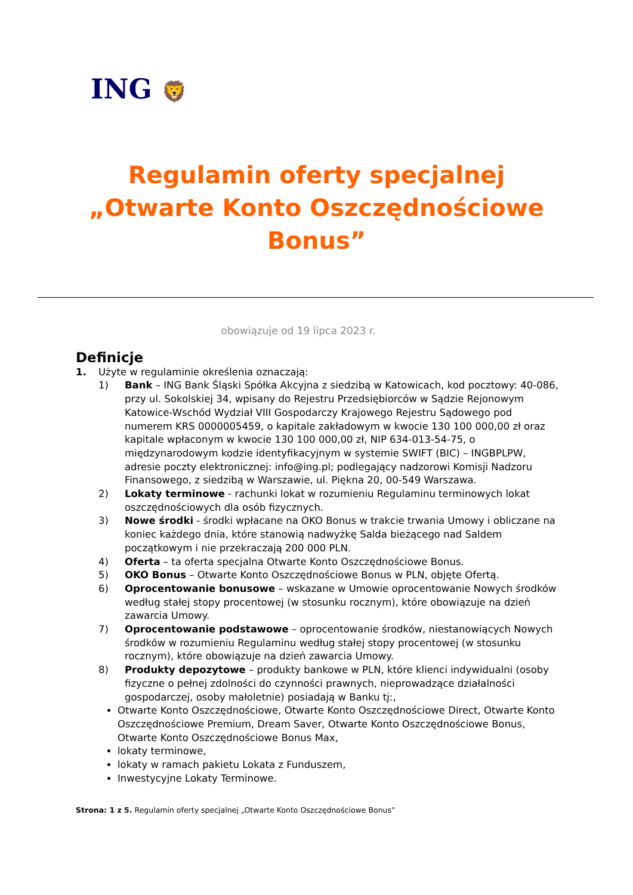ING 🦁
Regulamin oferty specjalnej
„Otwarte Konto Oszczędnościowe
Bonus”
obowiązuje od 19 lipca 2023 r.
Definicje
1. Użyte w regulaminie określenia oznaczają:
1) Bank – ING Bank Śląski Spółka Akcyjna z siedzibą w Katowicach, kod pocztowy: 40-086, przy ul. Sokolskiej 34, wpisany do Rejestru Przedsiębiorców w Sądzie Rejonowym Katowice-Wschód Wydział VIII Gospodarczy Krajowego Rejestru Sądowego pod numerem KRS 0000005459, o kapitale zakładowym w kwocie 130 100 000,00 zł oraz kapitale wpłaconym w kwocie 130 100 000,00 zł, NIP 634-013-54-75, o międzynarodowym kodzie identyfikacyjnym w systemie SWIFT (BIC) – INGBPLPW, adresie poczty elektronicznej: info@ing.pl; podlegający nadzorowi Komisji Nadzoru Finansowego, z siedzibą w Warszawie, ul. Piękna 20, 00-549 Warszawa.
2) Lokaty terminowe - rachunki lokat w rozumieniu Regulaminu terminowych lokat oszczędnościowych dla osób fizycznych.
3) Nowe środki - środki wpłacane na OKO Bonus w trakcie trwania Umowy i obliczane na koniec każdego dnia, które stanowią nadwyżkę Salda bieżącego nad Saldem początkowym i nie przekraczają 200 000 PLN.
4) Oferta – ta oferta specjalna Otwarte Konto Oszczędnościowe Bonus.
5) OKO Bonus – Otwarte Konto Oszczędnościowe Bonus w PLN, objęte Ofertą.
6) Oprocentowanie bonusowe – wskazane w Umowie oprocentowanie Nowych środków według stałej stopy procentowej (w stosunku rocznym), które obowiązuje na dzień zawarcia Umowy.
7) Oprocentowanie podstawowe – oprocentowanie środków, niestanowiących Nowych środków w rozumieniu Regulaminu według stałej stopy procentowej (w stosunku rocznym), które obowiązuje na dzień zawarcia Umowy.
8) Produkty depozytowe – produkty bankowe w PLN, które klienci indywidualni (osoby fizyczne o pełnej zdolności do czynności prawnych, nieprowadzące działalności gospodarczej, osoby małoletnie) posiadają w Banku tj:,
Otwarte Konto Oszczędnościowe, Otwarte Konto Oszczędnościowe Direct, Otwarte Konto Oszczędnościowe Premium, Dream Saver, Otwarte Konto Oszczędnościowe Bonus, Otwarte Konto Oszczędnościowe Bonus Max,
lokaty terminowe,
lokaty w ramach pakietu Lokata z Funduszem,
Inwestycyjne Lokaty Terminowe.
Strona: 1 z 5. Regulamin oferty specjalnej „Otwarte Konto Oszczędnościowe Bonus”